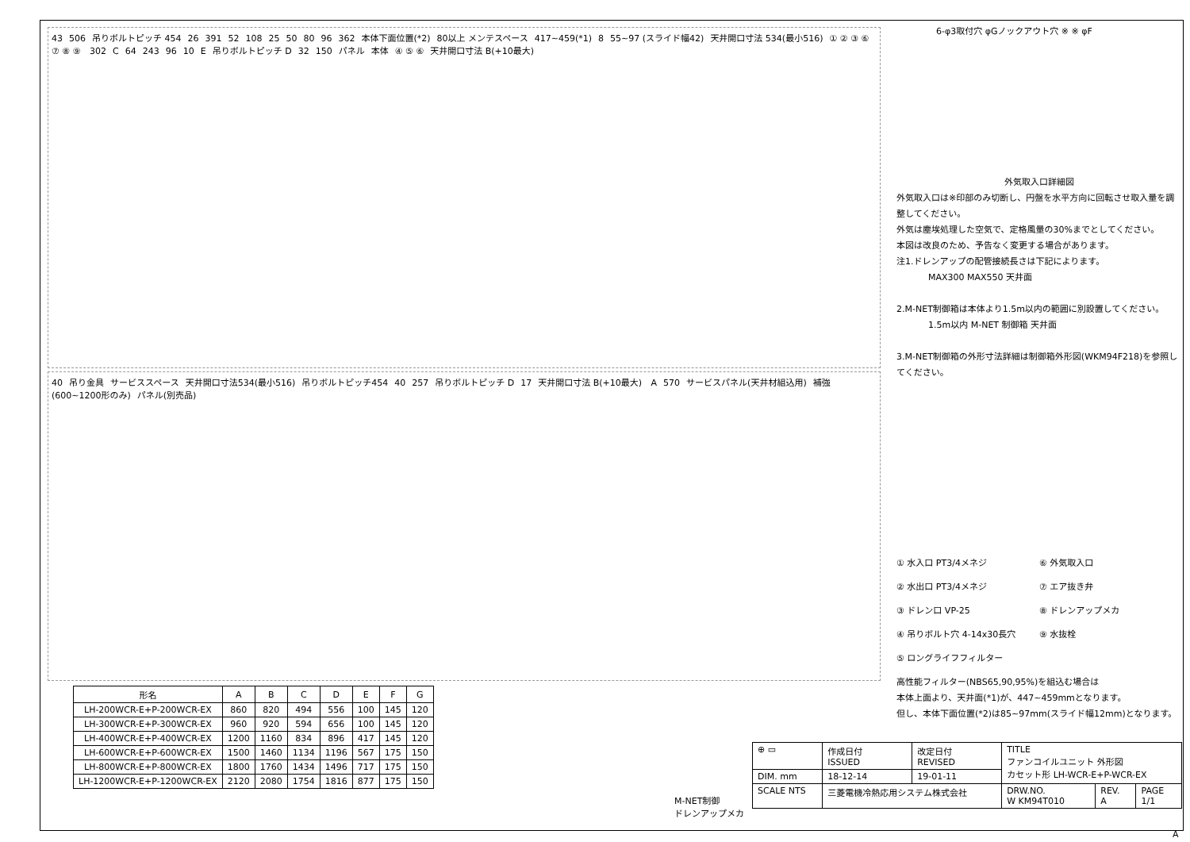43 506 吊りボルトピッチ 454 26 391 52 108 25 50 80 96 362 本体下面位置(*2) 80以上 メンテスペース 417~459(*1) 8 55~97 (スライド幅42) 天井開口寸法 534(最小516) ① ② ③ ⑥ ⑦ ⑧ ⑨ 302 C 64 243 96 10 E 吊りボルトピッチ D 32 150 パネル 本体 ④ ⑤ ⑥ 天井開口寸法 B(+10最大)
40 吊り金具 サービススペース 天井開口寸法534(最小516) 吊りボルトピッチ454 40 257 吊りボルトピッチ D 17 天井開口寸法 B(+10最大) A 570 サービスパネル(天井材組込用) 補強(600~1200形のみ) パネル(別売品)
| 形名 | A | B | C | D | E | F | G |
| --- | --- | --- | --- | --- | --- | --- | --- |
| LH-200WCR-E+P-200WCR-EX | 860 | 820 | 494 | 556 | 100 | 145 | 120 |
| LH-300WCR-E+P-300WCR-EX | 960 | 920 | 594 | 656 | 100 | 145 | 120 |
| LH-400WCR-E+P-400WCR-EX | 1200 | 1160 | 834 | 896 | 417 | 145 | 120 |
| LH-600WCR-E+P-600WCR-EX | 1500 | 1460 | 1134 | 1196 | 567 | 175 | 150 |
| LH-800WCR-E+P-800WCR-EX | 1800 | 1760 | 1434 | 1496 | 717 | 175 | 150 |
| LH-1200WCR-E+P-1200WCR-EX | 2120 | 2080 | 1754 | 1816 | 877 | 175 | 150 |
M-NET制御
ドレンアップメカ
6-φ3取付穴 φGノックアウト穴 ※ ※ φF
外気取入口詳細図
外気取入口は※印部のみ切断し、円盤を水平方向に回転させ取入量を調整してください。
外気は塵埃処理した空気で、定格風量の30%までとしてください。
本図は改良のため、予告なく変更する場合があります。
注1.ドレンアップの配管接続長さは下記によります。
MAX300 MAX550 天井面
2.M-NET制御箱は本体より1.5m以内の範囲に別設置してください。
1.5m以内 M-NET 制御箱 天井面
3.M-NET制御箱の外形寸法詳細は制御箱外形図(WKM94F218)を参照してください。
① 水入口 PT3/4メネジ
⑥ 外気取入口
② 水出口 PT3/4メネジ
⑦ エア抜き弁
③ ドレン口 VP-25
⑧ ドレンアップメカ
④ 吊りボルト穴 4-14x30長穴
⑨ 水抜栓
⑤ ロングライフフィルター
高性能フィルター(NBS65,90,95%)を組込む場合は
本体上面より、天井面(*1)が、447~459mmとなります。
但し、本体下面位置(*2)は85~97mm(スライド幅12mm)となります。
| ⊕ ▭ | 作成日付 ISSUED | 改定日付 REVISED | TITLE ファンコイルユニット 外形図 カセット形 LH-WCR-E+P-WCR-EX | | |
| DIM. mm | 18-12-14 | 19-01-11 | | | |
| SCALE NTS | 三菱電機冷熱応用システム株式会社 | | DRW.NO. W KM94T010 | REV. A | PAGE 1/1 |
A